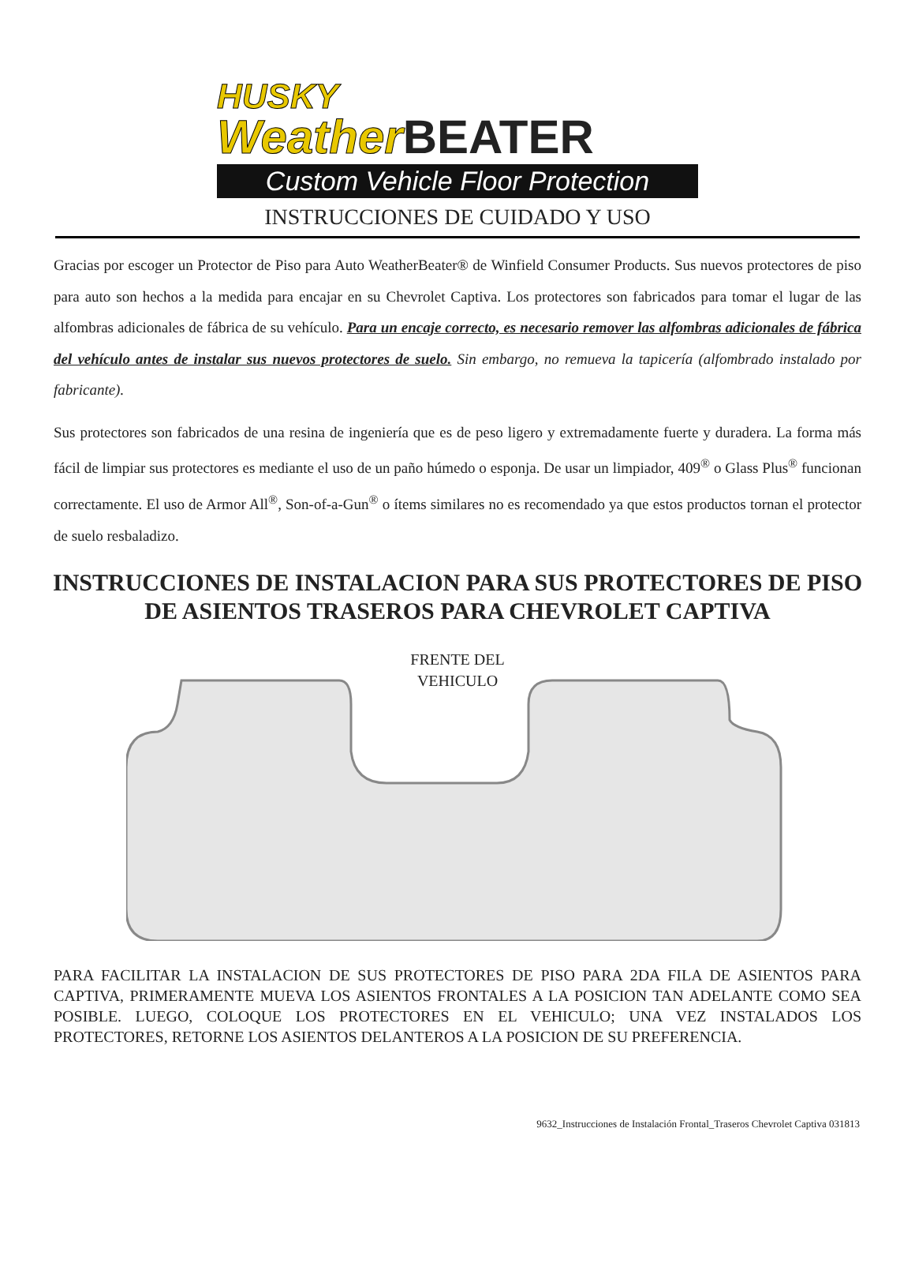HUSKY
Weather BEATER
Custom Vehicle Floor Protection
INSTRUCCIONES DE CUIDADO Y USO
Gracias por escoger un Protector de Piso para Auto WeatherBeater® de Winfield Consumer Products. Sus nuevos protectores de piso para auto son hechos a la medida para encajar en su Chevrolet Captiva. Los protectores son fabricados para tomar el lugar de las alfombras adicionales de fábrica de su vehículo. Para un encaje correcto, es necesario remover las alfombras adicionales de fábrica del vehículo antes de instalar sus nuevos protectores de suelo. Sin embargo, no remueva la tapicería (alfombrado instalado por fabricante).
Sus protectores son fabricados de una resina de ingeniería que es de peso ligero y extremadamente fuerte y duradera. La forma más fácil de limpiar sus protectores es mediante el uso de un paño húmedo o esponja. De usar un limpiador, 409<sup>®</sup> o Glass Plus<sup>®</sup> funcionan correctamente. El uso de Armor All<sup>®</sup>, Son-of-a-Gun<sup>®</sup> o ítems similares no es recomendado ya que estos productos tornan el protector de suelo resbaladizo.
INSTRUCCIONES DE INSTALACION PARA SUS PROTECTORES DE PISO DE ASIENTOS TRASEROS PARA CHEVROLET CAPTIVA
FRENTE DEL
VEHICULO
PARA FACILITAR LA INSTALACION DE SUS PROTECTORES DE PISO PARA 2DA FILA DE ASIENTOS PARA CAPTIVA, PRIMERAMENTE MUEVA LOS ASIENTOS FRONTALES A LA POSICION TAN ADELANTE COMO SEA POSIBLE. LUEGO, COLOQUE LOS PROTECTORES EN EL VEHICULO; UNA VEZ INSTALADOS LOS PROTECTORES, RETORNE LOS ASIENTOS DELANTEROS A LA POSICION DE SU PREFERENCIA.
9632_Instrucciones de Instalación Frontal_Traseros Chevrolet Captiva 031813